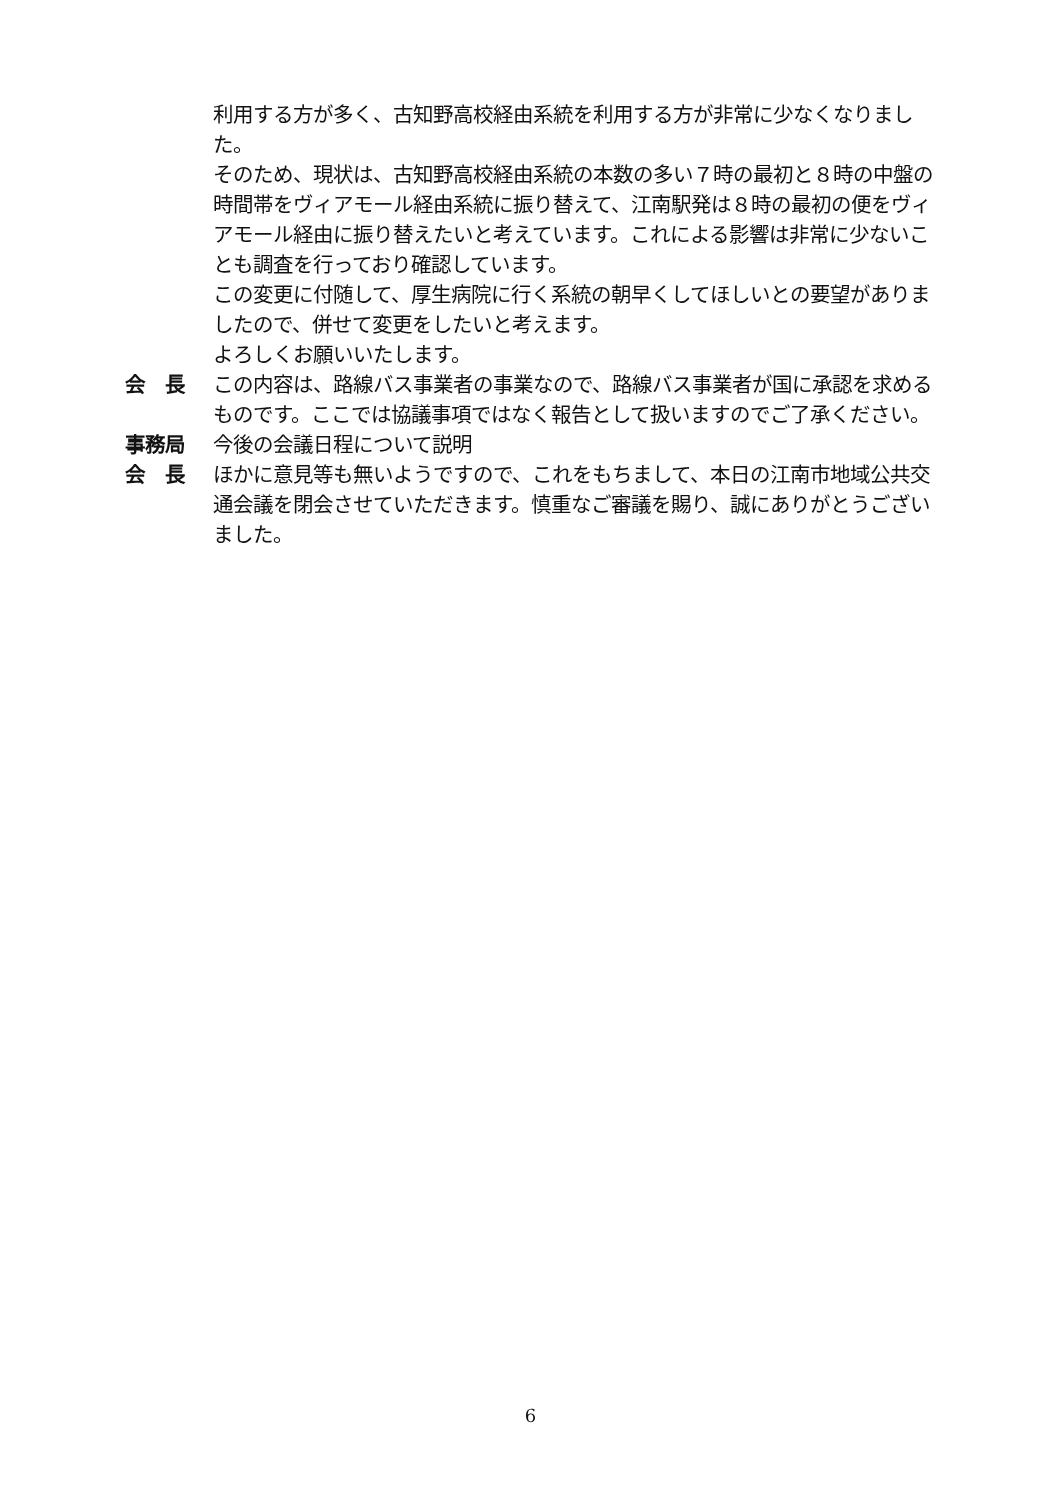利用する方が多く、古知野高校経由系統を利用する方が非常に少なくなりました。
そのため、現状は、古知野高校経由系統の本数の多い７時の最初と８時の中盤の時間帯をヴィアモール経由系統に振り替えて、江南駅発は８時の最初の便をヴィアモール経由に振り替えたいと考えています。これによる影響は非常に少ないことも調査を行っており確認しています。
この変更に付随して、厚生病院に行く系統の朝早くしてほしいとの要望がありましたので、併せて変更をしたいと考えます。
よろしくお願いいたします。
会　長 この内容は、路線バス事業者の事業なので、路線バス事業者が国に承認を求めるものです。ここでは協議事項ではなく報告として扱いますのでご了承ください。
事務局 今後の会議日程について説明
会　長 ほかに意見等も無いようですので、これをもちまして、本日の江南市地域公共交通会議を閉会させていただきます。慎重なご審議を賜り、誠にありがとうございました。
6